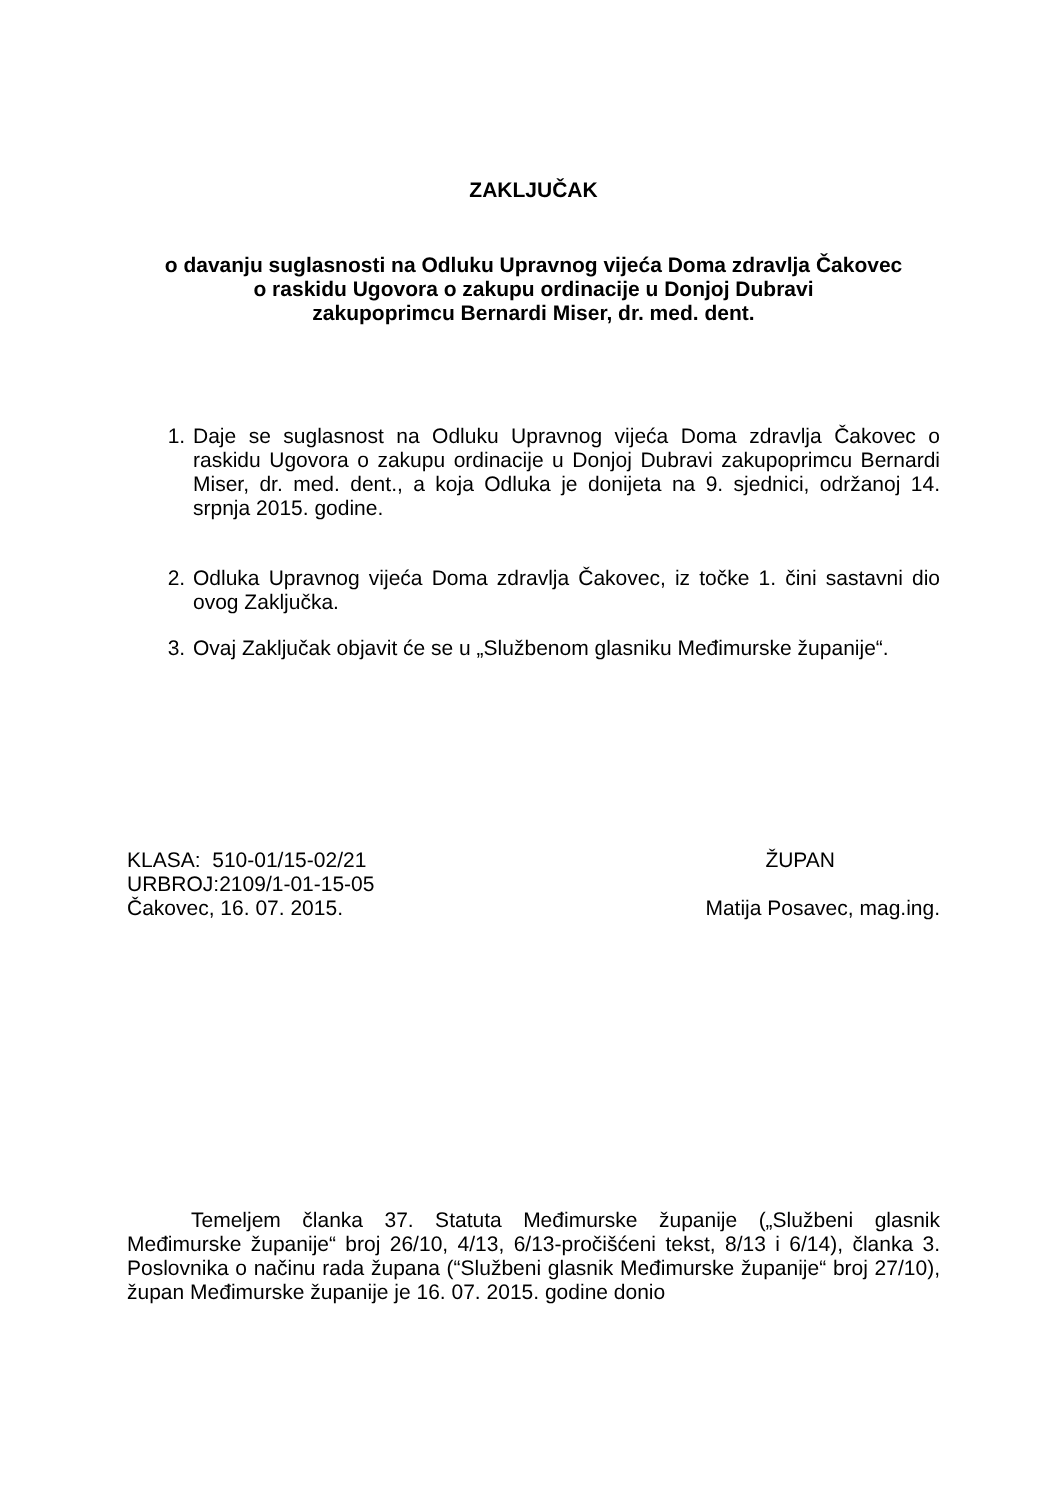ZAKLJUČAK
o davanju suglasnosti na Odluku Upravnog vijeća Doma zdravlja Čakovec
o raskidu Ugovora o zakupu ordinacije u Donjoj Dubravi
zakupoprimcu Bernardi Miser, dr. med. dent.
1. Daje se suglasnost na Odluku Upravnog vijeća Doma zdravlja Čakovec o raskidu Ugovora o zakupu ordinacije u Donjoj Dubravi zakupoprimcu Bernardi Miser, dr. med. dent., a koja Odluka je donijeta na 9. sjednici, održanoj 14. srpnja 2015. godine.
2. Odluka Upravnog vijeća Doma zdravlja Čakovec, iz točke 1. čini sastavni dio ovog Zaključka.
3. Ovaj Zaključak objavit će se u „Službenom glasniku Međimurske županije“.
KLASA: 510-01/15-02/21 ŽUPAN
URBROJ:2109/1-01-15-05
Čakovec, 16. 07. 2015. Matija Posavec, mag.ing.
Temeljem članka 37. Statuta Međimurske županije („Službeni glasnik Međimurske županije“ broj 26/10, 4/13, 6/13-pročišćeni tekst, 8/13 i 6/14), članka 3. Poslovnika o načinu rada župana (“Službeni glasnik Međimurske županije“ broj 27/10), župan Međimurske županije je 16. 07. 2015. godine donio